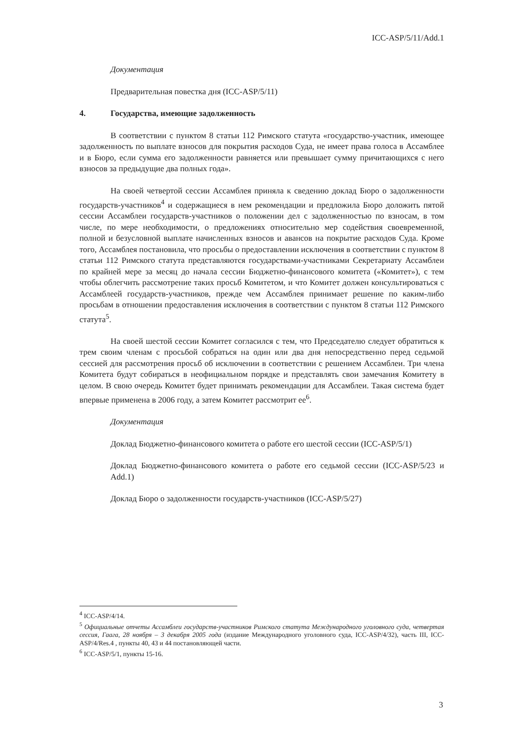ICC-ASP/5/11/Add.1
Документация
Предварительная повестка дня (ICC-ASP/5/11)
4. Государства, имеющие задолженность
В соответствии с пунктом 8 статьи 112 Римского статута «государство-участник, имеющее задолженность по выплате взносов для покрытия расходов Суда, не имеет права голоса в Ассамблее и в Бюро, если сумма его задолженности равняется или превышает сумму причитающихся с него взносов за предыдущие два полных года».
На своей четвертой сессии Ассамблея приняла к сведению доклад Бюро о задолженности государств-участников<sup>4</sup> и содержащиеся в нем рекомендации и предложила Бюро доложить пятой сессии Ассамблеи государств-участников о положении дел с задолженностью по взносам, в том числе, по мере необходимости, о предложениях относительно мер содействия своевременной, полной и безусловной выплате начисленных взносов и авансов на покрытие расходов Суда. Кроме того, Ассамблея постановила, что просьбы о предоставлении исключения в соответствии с пунктом 8 статьи 112 Римского статута представляются государствами-участниками Секретариату Ассамблеи по крайней мере за месяц до начала сессии Бюджетно-финансового комитета («Комитет»), с тем чтобы облегчить рассмотрение таких просьб Комитетом, и что Комитет должен консультироваться с Ассамблеей государств-участников, прежде чем Ассамблея принимает решение по каким-либо просьбам в отношении предоставления исключения в соответствии с пунктом 8 статьи 112 Римского статута<sup>5</sup>.
На своей шестой сессии Комитет согласился с тем, что Председателю следует обратиться к трем своим членам с просьбой собраться на один или два дня непосредственно перед седьмой сессией для рассмотрения просьб об исключении в соответствии с решением Ассамблеи. Три члена Комитета будут собираться в неофициальном порядке и представлять свои замечания Комитету в целом. В свою очередь Комитет будет принимать рекомендации для Ассамблеи. Такая система будет впервые применена в 2006 году, а затем Комитет рассмотрит ее<sup>6</sup>.
Документация
Доклад Бюджетно-финансового комитета о работе его шестой сессии (ICC-ASP/5/1)
Доклад Бюджетно-финансового комитета о работе его седьмой сессии (ICC-ASP/5/23 и Add.1)
Доклад Бюро о задолженности государств-участников (ICC-ASP/5/27)
<sup>4</sup> ICC-ASP/4/14.
<sup>5</sup> Официальные отчеты Ассамблеи государств-участников Римского статута Международного уголовного суда, четвертая сессия, Гаага, 28 ноября – 3 декабря 2005 года (издание Международного уголовного суда, ICC-ASP/4/32), часть III, ICC-ASP/4/Res.4 , пункты 40, 43 и 44 постановляющей части.
<sup>6</sup> ICC-ASP/5/1, пункты 15-16.
3